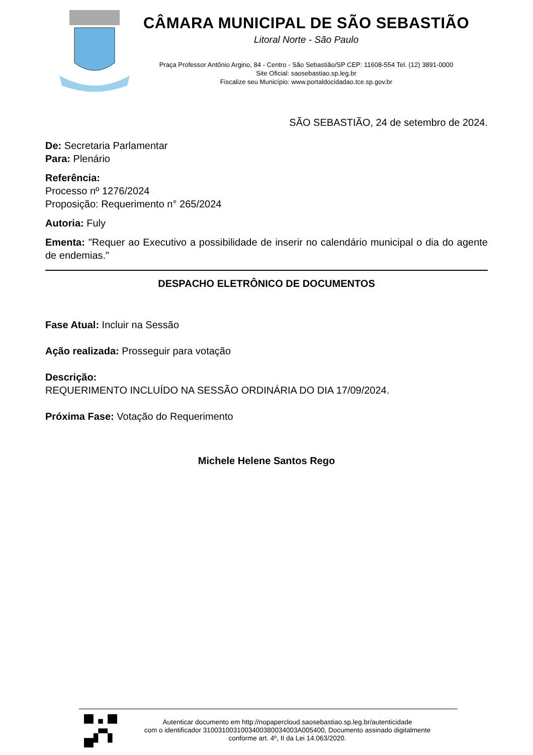CÂMARA MUNICIPAL DE SÃO SEBASTIÃO
Litoral Norte - São Paulo
Praça Professor Antônio Argino, 84 - Centro - São Sebastião/SP CEP: 11608-554 Tel. (12) 3891-0000
Site Oficial: saosebastiao.sp.leg.br
Fiscalize seu Município: www.portaldocidadao.tce.sp.gov.br
SÃO SEBASTIÃO, 24 de setembro de 2024.
De: Secretaria Parlamentar
Para: Plenário
Referência:
Processo nº 1276/2024
Proposição: Requerimento n° 265/2024
Autoria: Fuly
Ementa: "Requer ao Executivo a possibilidade de inserir no calendário municipal o dia do agente de endemias."
DESPACHO ELETRÔNICO DE DOCUMENTOS
Fase Atual: Incluir na Sessão
Ação realizada: Prosseguir para votação
Descrição:
REQUERIMENTO INCLUÍDO NA SESSÃO ORDINÁRIA DO DIA 17/09/2024.
Próxima Fase: Votação do Requerimento
Michele Helene Santos Rego
Autenticar documento em http://nopapercloud.saosebastiao.sp.leg.br/autenticidade
com o identificador 3100310031003400380034003A005400, Documento assinado digitalmente
conforme art. 4º, II da Lei 14.063/2020.